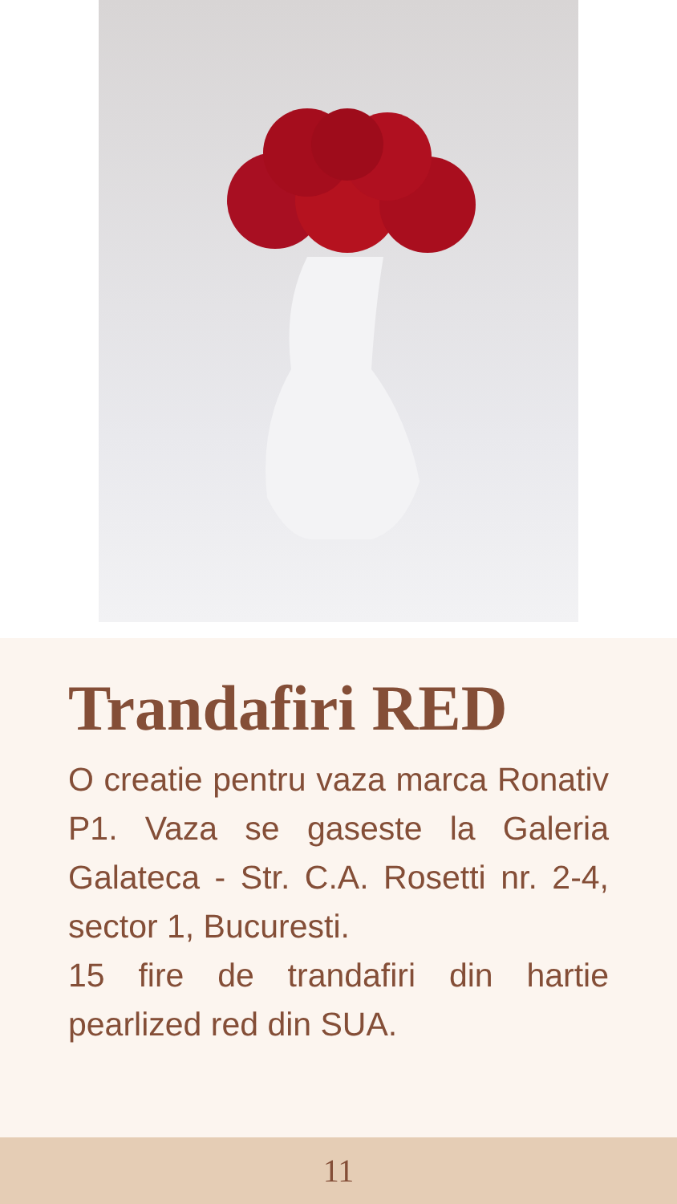Trandafiri RED
O creatie pentru vaza marca Ronativ P1. Vaza se gaseste la Galeria Galateca - Str. C.A. Rosetti nr. 2-4, sector 1, Bucuresti.
15 fire de trandafiri din hartie pearlized red din SUA.
11